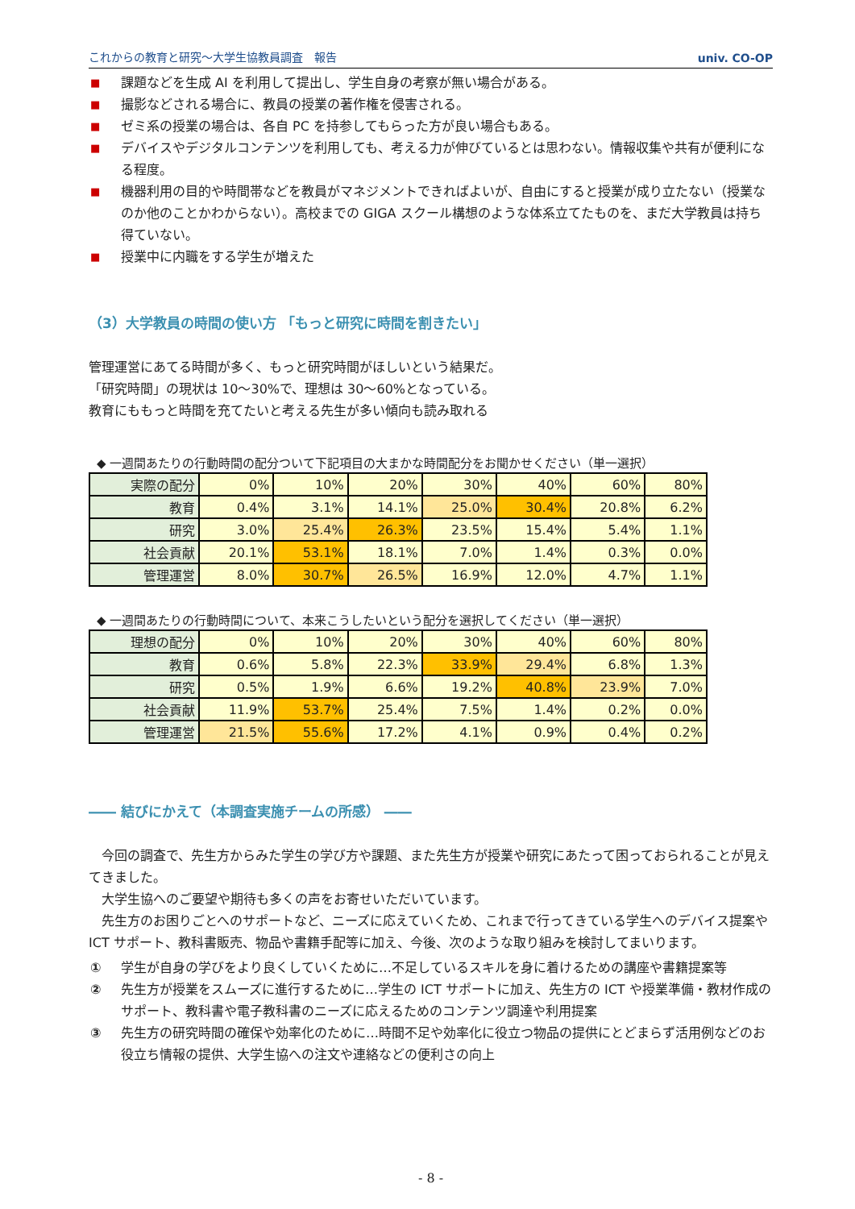これからの教育と研究～大学生協教員調査　報告 univ. CO-OP
■ 課題などを生成 AI を利用して提出し、学生自身の考察が無い場合がある。
■ 撮影などされる場合に、教員の授業の著作権を侵害される。
■ ゼミ系の授業の場合は、各自 PC を持参してもらった方が良い場合もある。
■ デバイスやデジタルコンテンツを利用しても、考える力が伸びているとは思わない。情報収集や共有が便利になる程度。
■ 機器利用の目的や時間帯などを教員がマネジメントできればよいが、自由にすると授業が成り立たない（授業なのか他のことかわからない）。高校までの GIGA スクール構想のような体系立てたものを、まだ大学教員は持ち得ていない。
■ 授業中に内職をする学生が増えた
（3）大学教員の時間の使い方 「もっと研究に時間を割きたい」
管理運営にあてる時間が多く、もっと研究時間がほしいという結果だ。
「研究時間」の現状は 10～30%で、理想は 30～60%となっている。
教育にももっと時間を充てたいと考える先生が多い傾向も読み取れる
◆ 一週間あたりの行動時間の配分ついて下記項目の大まかな時間配分をお聞かせください（単一選択）
| 実際の配分 | 0% | 10% | 20% | 30% | 40% | 60% | 80% |
| 教育 | 0.4% | 3.1% | 14.1% | 25.0% | 30.4% | 20.8% | 6.2% |
| 研究 | 3.0% | 25.4% | 26.3% | 23.5% | 15.4% | 5.4% | 1.1% |
| 社会貢献 | 20.1% | 53.1% | 18.1% | 7.0% | 1.4% | 0.3% | 0.0% |
| 管理運営 | 8.0% | 30.7% | 26.5% | 16.9% | 12.0% | 4.7% | 1.1% |
◆ 一週間あたりの行動時間について、本来こうしたいという配分を選択してください（単一選択）
| 理想の配分 | 0% | 10% | 20% | 30% | 40% | 60% | 80% |
| 教育 | 0.6% | 5.8% | 22.3% | 33.9% | 29.4% | 6.8% | 1.3% |
| 研究 | 0.5% | 1.9% | 6.6% | 19.2% | 40.8% | 23.9% | 7.0% |
| 社会貢献 | 11.9% | 53.7% | 25.4% | 7.5% | 1.4% | 0.2% | 0.0% |
| 管理運営 | 21.5% | 55.6% | 17.2% | 4.1% | 0.9% | 0.4% | 0.2% |
―― 結びにかえて（本調査実施チームの所感） ――
　今回の調査で、先生方からみた学生の学び方や課題、また先生方が授業や研究にあたって困っておられることが見えてきました。
　大学生協へのご要望や期待も多くの声をお寄せいただいています。
　先生方のお困りごとへのサポートなど、ニーズに応えていくため、これまで行ってきている学生へのデバイス提案や ICT サポート、教科書販売、物品や書籍手配等に加え、今後、次のような取り組みを検討してまいります。
① 学生が自身の学びをより良くしていくために…不足しているスキルを身に着けるための講座や書籍提案等
② 先生方が授業をスムーズに進行するために…学生の ICT サポートに加え、先生方の ICT や授業準備・教材作成のサポート、教科書や電子教科書のニーズに応えるためのコンテンツ調達や利用提案
③ 先生方の研究時間の確保や効率化のために…時間不足や効率化に役立つ物品の提供にとどまらず活用例などのお役立ち情報の提供、大学生協への注文や連絡などの便利さの向上
- 8 -